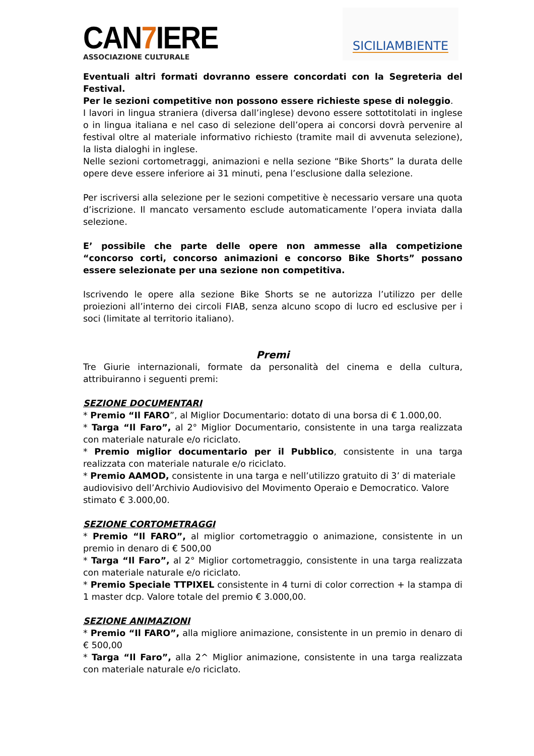CAN7 IERE
ASSOCIAZIONE CULTURALE
SICILIAMBIENTE
Eventuali altri formati dovranno essere concordati con la Segreteria del Festival.
Per le sezioni competitive non possono essere richieste spese di noleggio.
I lavori in lingua straniera (diversa dall’inglese) devono essere sottotitolati in inglese o in lingua italiana e nel caso di selezione dell’opera ai concorsi dovrà pervenire al festival oltre al materiale informativo richiesto (tramite mail di avvenuta selezione), la lista dialoghi in inglese.
Nelle sezioni cortometraggi, animazioni e nella sezione “Bike Shorts” la durata delle opere deve essere inferiore ai 31 minuti, pena l’esclusione dalla selezione.
Per iscriversi alla selezione per le sezioni competitive è necessario versare una quota d’iscrizione. Il mancato versamento esclude automaticamente l’opera inviata dalla selezione.
E’ possibile che parte delle opere non ammesse alla competizione “concorso corti, concorso animazioni e concorso Bike Shorts” possano essere selezionate per una sezione non competitiva.
Iscrivendo le opere alla sezione Bike Shorts se ne autorizza l’utilizzo per delle proiezioni all’interno dei circoli FIAB, senza alcuno scopo di lucro ed esclusive per i soci (limitate al territorio italiano).
Premi
Tre Giurie internazionali, formate da personalità del cinema e della cultura, attribuiranno i seguenti premi:
SEZIONE DOCUMENTARI
* Premio “Il FARO”, al Miglior Documentario: dotato di una borsa di € 1.000,00.
* Targa “Il Faro”, al 2° Miglior Documentario, consistente in una targa realizzata con materiale naturale e/o riciclato.
* Premio miglior documentario per il Pubblico, consistente in una targa realizzata con materiale naturale e/o riciclato.
* Premio AAMOD, consistente in una targa e nell’utilizzo gratuito di 3’ di materiale audiovisivo dell’Archivio Audiovisivo del Movimento Operaio e Democratico. Valore stimato € 3.000,00.
SEZIONE CORTOMETRAGGI
* Premio “Il FARO”, al miglior cortometraggio o animazione, consistente in un premio in denaro di € 500,00
* Targa “Il Faro”, al 2° Miglior cortometraggio, consistente in una targa realizzata con materiale naturale e/o riciclato.
* Premio Speciale TTPIXEL consistente in 4 turni di color correction + la stampa di 1 master dcp. Valore totale del premio € 3.000,00.
SEZIONE ANIMAZIONI
* Premio “Il FARO”, alla migliore animazione, consistente in un premio in denaro di € 500,00
* Targa “Il Faro”, alla 2^ Miglior animazione, consistente in una targa realizzata con materiale naturale e/o riciclato.